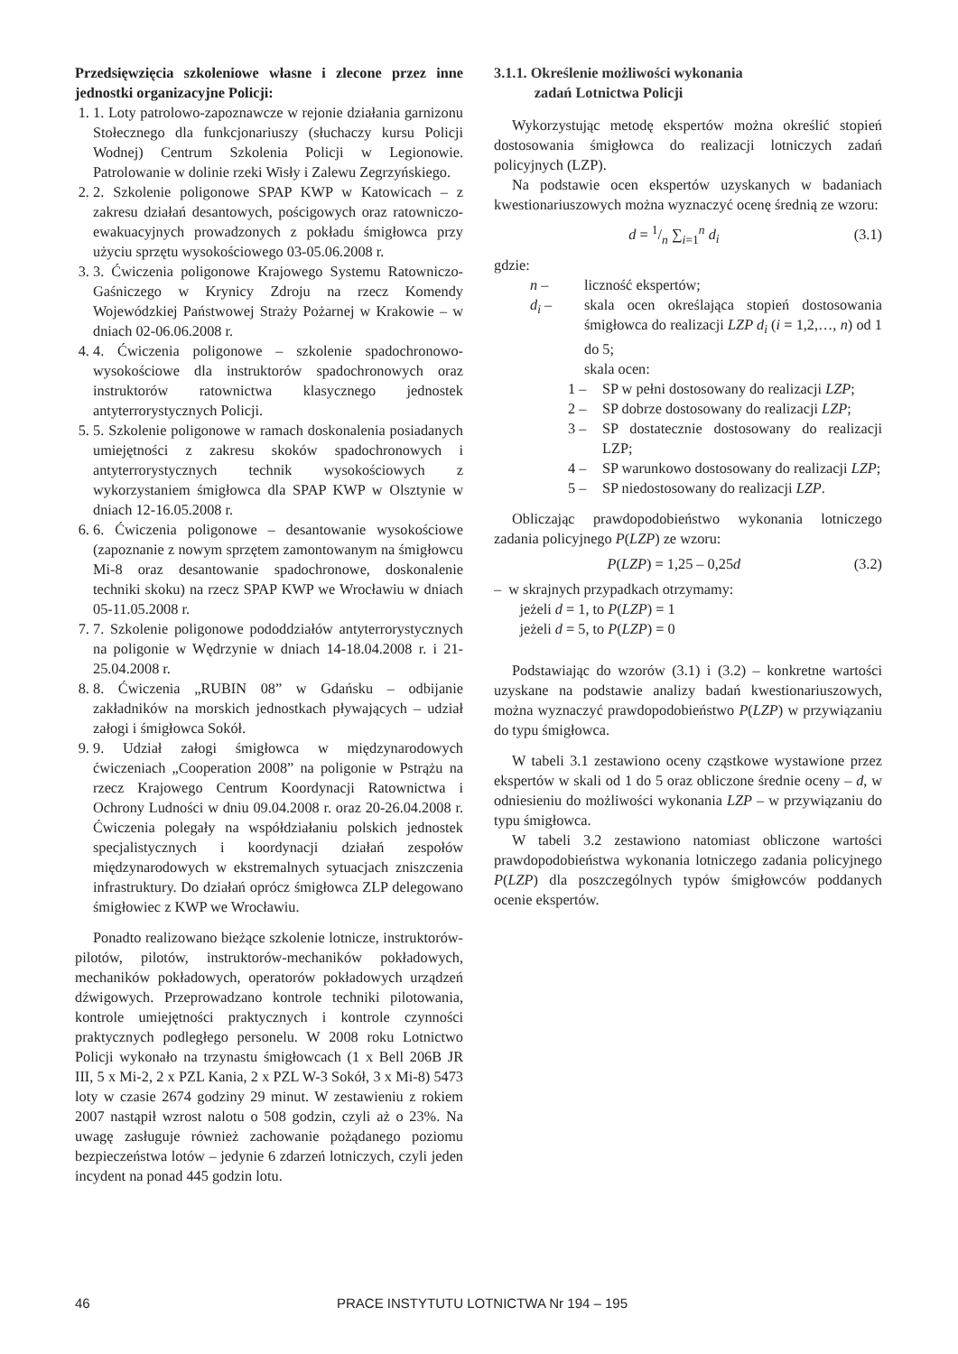Przedsięwzięcia szkoleniowe własne i zlecone przez inne jednostki organizacyjne Policji:
1. 1. Loty patrolowo-zapoznawcze w rejonie działania garnizonu Stołecznego dla funkcjonariuszy (słuchaczy kursu Policji Wodnej) Centrum Szkolenia Policji w Legionowie. Patrolowanie w dolinie rzeki Wisły i Zalewu Zegrzyńskiego.
2. 2. Szkolenie poligonowe SPAP KWP w Katowicach – z zakresu działań desantowych, pościgowych oraz ratowniczo-ewakuacyjnych prowadzonych z pokładu śmigłowca przy użyciu sprzętu wysokościowego 03-05.06.2008 r.
3. 3. Ćwiczenia poligonowe Krajowego Systemu Ratowniczo-Gaśniczego w Krynicy Zdroju na rzecz Komendy Wojewódzkiej Państwowej Straży Pożarnej w Krakowie – w dniach 02-06.06.2008 r.
4. 4. Ćwiczenia poligonowe – szkolenie spadochronowo-wysokościowe dla instruktorów spadochronowych oraz instruktorów ratownictwa klasycznego jednostek antyterrorystycznych Policji.
5. 5. Szkolenie poligonowe w ramach doskonalenia posiadanych umiejętności z zakresu skoków spadochronowych i antyterrorystycznych technik wysokościowych z wykorzystaniem śmigłowca dla SPAP KWP w Olsztynie w dniach 12-16.05.2008 r.
6. 6. Ćwiczenia poligonowe – desantowanie wysokościowe (zapoznanie z nowym sprzętem zamontowanym na śmigłowcu Mi-8 oraz desantowanie spadochronowe, doskonalenie techniki skoku) na rzecz SPAP KWP we Wrocławiu w dniach 05-11.05.2008 r.
7. 7. Szkolenie poligonowe pododdziałów antyterrorystycznych na poligonie w Wędrzynie w dniach 14-18.04.2008 r. i 21-25.04.2008 r.
8. 8. Ćwiczenia „RUBIN 08” w Gdańsku – odbijanie zakładników na morskich jednostkach pływających – udział załogi i śmigłowca Sokół.
9. 9. Udział załogi śmigłowca w międzynarodowych ćwiczeniach „Cooperation 2008” na poligonie w Pstrążu na rzecz Krajowego Centrum Koordynacji Ratownictwa i Ochrony Ludności w dniu 09.04.2008 r. oraz 20-26.04.2008 r. Ćwiczenia polegały na współdziałaniu polskich jednostek specjalistycznych i koordynacji działań zespołów międzynarodowych w ekstremalnych sytuacjach zniszczenia infrastruktury. Do działań oprócz śmigłowca ZLP delegowano śmigłowiec z KWP we Wrocławiu.
Ponadto realizowano bieżące szkolenie lotnicze, instruktorów-pilotów, pilotów, instruktorów-mechaników pokładowych, mechaników pokładowych, operatorów pokładowych urządzeń dźwigowych. Przeprowadzano kontrole techniki pilotowania, kontrole umiejętności praktycznych i kontrole czynności praktycznych podległego personelu. W 2008 roku Lotnictwo Policji wykonało na trzynastu śmigłowcach (1 x Bell 206B JR III, 5 x Mi-2, 2 x PZL Kania, 2 x PZL W-3 Sokół, 3 x Mi-8) 5473 loty w czasie 2674 godziny 29 minut. W zestawieniu z rokiem 2007 nastąpił wzrost nalotu o 508 godzin, czyli aż o 23%. Na uwagę zasługuje również zachowanie pożądanego poziomu bezpieczeństwa lotów – jedynie 6 zdarzeń lotniczych, czyli jeden incydent na ponad 445 godzin lotu.
3.1.1. Określenie możliwości wykonania
zadań Lotnictwa Policji
Wykorzystując metodę ekspertów można określić stopień dostosowania śmigłowca do realizacji lotniczych zadań policyjnych (LZP).
Na podstawie ocen ekspertów uzyskanych w badaniach kwestionariuszowych można wyznaczyć ocenę średnią ze wzoru:
d = 1/n ∑<sub>i=1</sub><sup>n</sup> d<sub>i</sub> (3.1)
gdzie:
n – liczność ekspertów;
d<sub>i</sub> – skala ocen określająca stopień dostosowania śmigłowca do realizacji LZP d<sub>i</sub> (i = 1,2,…, n) od 1 do 5;
skala ocen:
1 – SP w pełni dostosowany do realizacji LZP;
2 – SP dobrze dostosowany do realizacji LZP;
3 – SP dostatecznie dostosowany do realizacji LZP;
4 – SP warunkowo dostosowany do realizacji LZP;
5 – SP niedostosowany do realizacji LZP.
Obliczając prawdopodobieństwo wykonania lotniczego zadania policyjnego P(LZP) ze wzoru:
P(LZP) = 1,25 – 0,25d (3.2)
– w skrajnych przypadkach otrzymamy:
jeżeli d = 1, to P(LZP) = 1
jeżeli d = 5, to P(LZP) = 0
Podstawiając do wzorów (3.1) i (3.2) – konkretne wartości uzyskane na podstawie analizy badań kwestionariuszowych, można wyznaczyć prawdopodobieństwo P(LZP) w przywiązaniu do typu śmigłowca.
W tabeli 3.1 zestawiono oceny cząstkowe wystawione przez ekspertów w skali od 1 do 5 oraz obliczone średnie oceny – d, w odniesieniu do możliwości wykonania LZP – w przywiązaniu do typu śmigłowca.
W tabeli 3.2 zestawiono natomiast obliczone wartości prawdopodobieństwa wykonania lotniczego zadania policyjnego P(LZP) dla poszczególnych typów śmigłowców poddanych ocenie ekspertów.
46 PRACE INSTYTUTU LOTNICTWA Nr 194 – 195